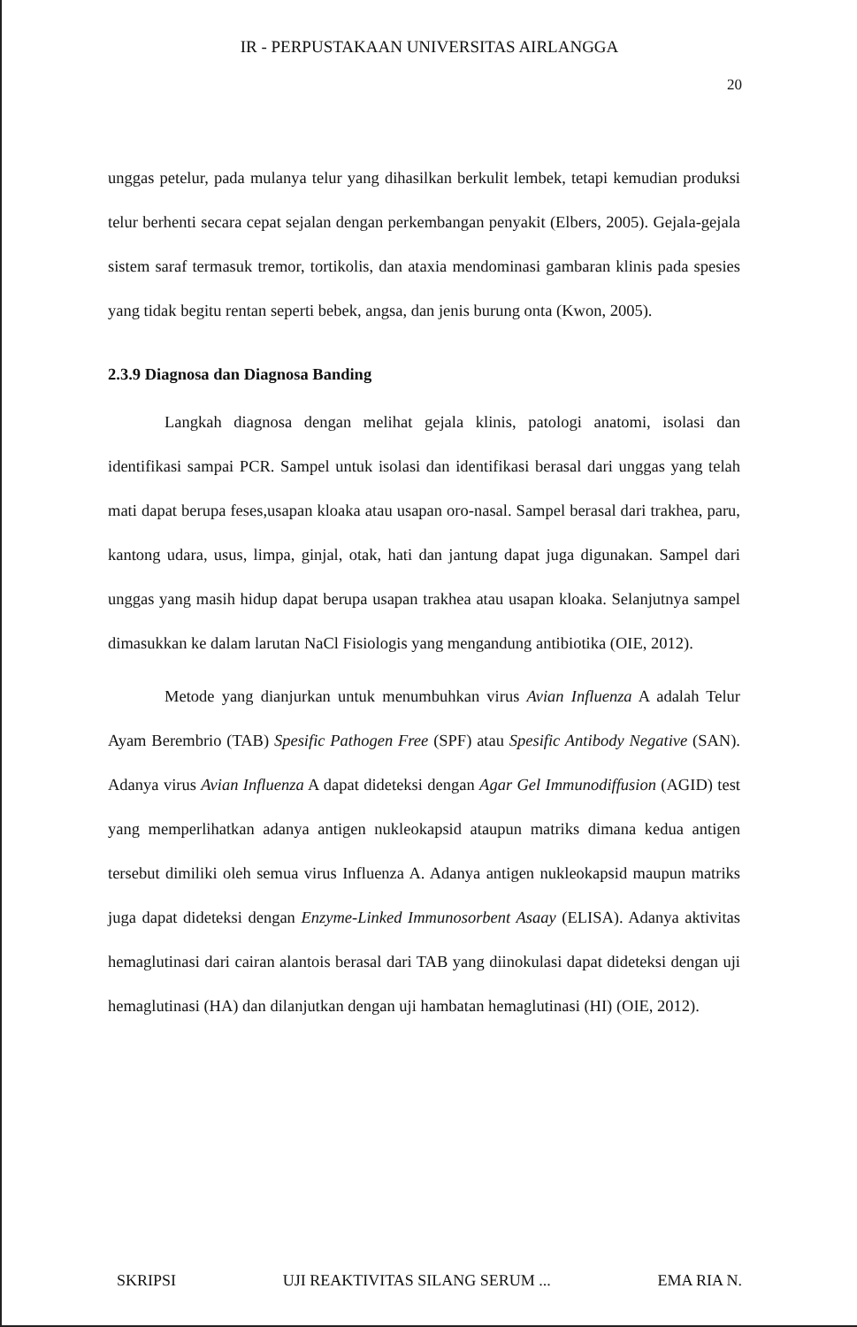IR - PERPUSTAKAAN UNIVERSITAS AIRLANGGA
20
unggas petelur, pada mulanya telur yang dihasilkan berkulit lembek, tetapi kemudian produksi telur berhenti secara cepat sejalan dengan perkembangan penyakit (Elbers, 2005). Gejala-gejala sistem saraf termasuk tremor, tortikolis, dan ataxia mendominasi gambaran klinis pada spesies yang tidak begitu rentan seperti bebek, angsa, dan jenis burung onta (Kwon, 2005).
2.3.9 Diagnosa dan Diagnosa Banding
Langkah diagnosa dengan melihat gejala klinis, patologi anatomi, isolasi dan identifikasi sampai PCR. Sampel untuk isolasi dan identifikasi berasal dari unggas yang telah mati dapat berupa feses,usapan kloaka atau usapan oro-nasal. Sampel berasal dari trakhea, paru, kantong udara, usus, limpa, ginjal, otak, hati dan jantung dapat juga digunakan. Sampel dari unggas yang masih hidup dapat berupa usapan trakhea atau usapan kloaka. Selanjutnya sampel dimasukkan ke dalam larutan NaCl Fisiologis yang mengandung antibiotika (OIE, 2012).
Metode yang dianjurkan untuk menumbuhkan virus Avian Influenza A adalah Telur Ayam Berembrio (TAB) Spesific Pathogen Free (SPF) atau Spesific Antibody Negative (SAN). Adanya virus Avian Influenza A dapat dideteksi dengan Agar Gel Immunodiffusion (AGID) test yang memperlihatkan adanya antigen nukleokapsid ataupun matriks dimana kedua antigen tersebut dimiliki oleh semua virus Influenza A. Adanya antigen nukleokapsid maupun matriks juga dapat dideteksi dengan Enzyme-Linked Immunosorbent Asaay (ELISA). Adanya aktivitas hemaglutinasi dari cairan alantois berasal dari TAB yang diinokulasi dapat dideteksi dengan uji hemaglutinasi (HA) dan dilanjutkan dengan uji hambatan hemaglutinasi (HI) (OIE, 2012).
SKRIPSI UJI REAKTIVITAS SILANG SERUM ... EMA RIA N.